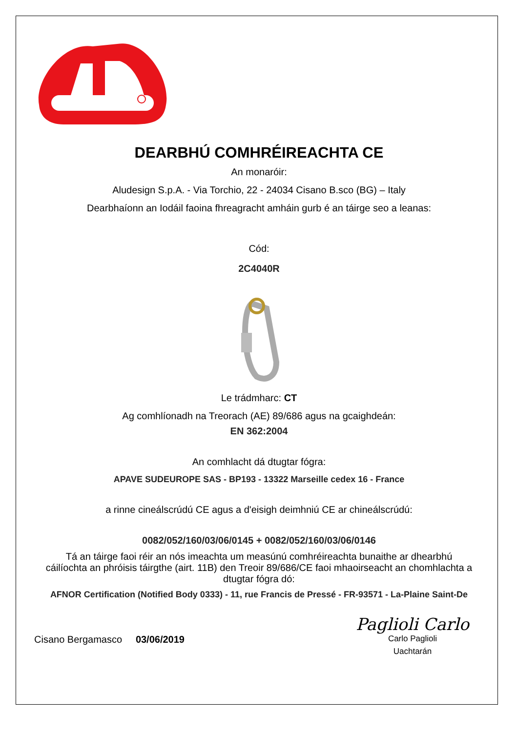DEARBHÚ COMHRÉIREACHTA CE
An monaróir:
Aludesign S.p.A. - Via Torchio, 22 - 24034 Cisano B.sco (BG) – Italy
Dearbhaíonn an Iodáil faoina fhreagracht amháin gurb é an táirge seo a leanas:
Cód:
2C4040R
Le trádmharc: CT
Ag comhlíonadh na Treorach (AE) 89/686 agus na gcaighdeán:
EN 362:2004
An comhlacht dá dtugtar fógra:
APAVE SUDEUROPE SAS - BP193 - 13322 Marseille cedex 16 - France
a rinne cineálscrúdú CE agus a d'eisigh deimhniú CE ar chineálscrúdú:
0082/052/160/03/06/0145 + 0082/052/160/03/06/0146
Tá an táirge faoi réir an nós imeachta um measúnú comhréireachta bunaithe ar dhearbhú cáilíochta an phróisis táirgthe (airt. 11B) den Treoir 89/686/CE faoi mhaoirseacht an chomhlachta a dtugtar fógra dó:
AFNOR Certification (Notified Body 0333) - 11, rue Francis de Pressé - FR-93571 - La-Plaine Saint-De
Cisano Bergamasco 03/06/2019
Paglioli Carlo
Carlo Paglioli
Uachtarán